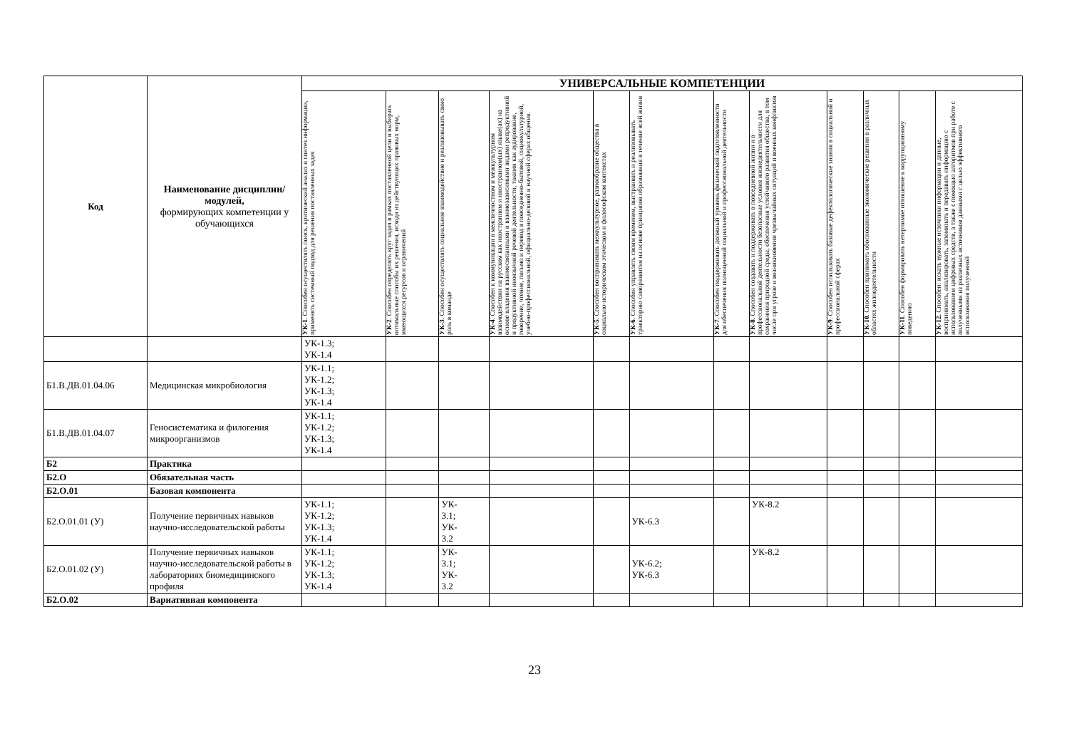| Код | Наименование дисциплин/модулей, формирующих компетенции у обучающихся | УНИВЕРСАЛЬНЫЕ КОМПЕТЕНЦИИ | | | | | | | | | | | |
| --- | --- | --- | --- | --- | --- | --- | --- | --- | --- | --- | --- | --- | --- |
| | | УК-1 . Способен осуществлять поиск, критический анализ и синтез информации, применять системный подход для решения поставленных задач | УК-2 . Способен определять круг задач в рамках поставленной цели и выбирать оптимальные способы их решения, исходя из действующих правовых норм, имеющихся ресурсов и ограничений | УК-3 . Способен осуществлять социальное взаимодействие и реализовывать свою роль в команде | УК-4 . Способен к коммуникации в межличностном и межкультурном взаимодействии на русском как иностранном и иностранном(ых) языке(ах) на основе владения взаимосвязанными и взаимозависимыми видами репродуктивной и продуктивной иноязычной речевой деятельности, такими как аудирование, говорение, чтение, письмо и перевод в повседневно-бытовой, социокультурной, учебно-профессиональной, официально-деловой и научной сферах общения. | УК-5 . Способен воспринимать межкультурное, разнообразие общества в социально-историческом этическом и философском контекстах | УК-6 . Способен управлять своим временем, выстраивать и реализовывать траекторию саморазвития на основе принципов образования в течение всей жизни | УК-7 . Способен поддерживать должный уровень физической подготовленности для обеспечения полноценной социальной и профессиональной деятельности | УК-8 . Способен создавать и поддерживать в повседневной жизни и в профессиональной деятельности безопасные условия жизнедеятельности для сохранения природной среды, обеспечения устойчивого развития общества, в том числе при угрозе и возникновении чрезвычайных ситуаций и военных конфликтов | УК-9 . Способен использовать базовые дефектологические знания в социальной и профессиональной сферах | УК-10 . Способен принимать обоснованные экономические решения в различных областях жизнедеятельности | УК-11 . Способен формировать нетерпимое отношение к коррупционному поведению | УК-12. Способен: искать нужные источники информации и данные, воспринимать, анализировать, запоминать и передавать информацию с использованием цифровых средств, а также с помощью алгоритмов при работе с полученными из различных источников данными с целью эффективного использования полученной |
| | | УК-1.3; УК-1.4 | | | | | | | | | | | |
| Б1.В.ДВ.01.04.06 | Медицинская микробиология | УК-1.1; УК-1.2; УК-1.3; УК-1.4 | | | | | | | | | | | |
| Б1.В.ДВ.01.04.07 | Геносистематика и филогения микроорганизмов | УК-1.1; УК-1.2; УК-1.3; УК-1.4 | | | | | | | | | | | |
| Б2 | Практика | | | | | | | | | | | | |
| Б2.О | Обязательная часть | | | | | | | | | | | | |
| Б2.О.01 | Базовая компонента | | | | | | | | | | | | |
| Б2.О.01.01 (У) | Получение первичных навыков научно-исследовательской работы | УК-1.1; УК-1.2; УК-1.3; УК-1.4 | | УК- 3.1; УК- 3.2 | | | УК-6.3 | | УК-8.2 | | | | |
| Б2.О.01.02 (У) | Получение первичных навыков научно-исследовательской работы в лабораториях биомедицинского профиля | УК-1.1; УК-1.2; УК-1.3; УК-1.4 | | УК- 3.1; УК- 3.2 | | | УК-6.2; УК-6.3 | | УК-8.2 | | | | |
| Б2.О.02 | Вариативная компонента | | | | | | | | | | | | |
23